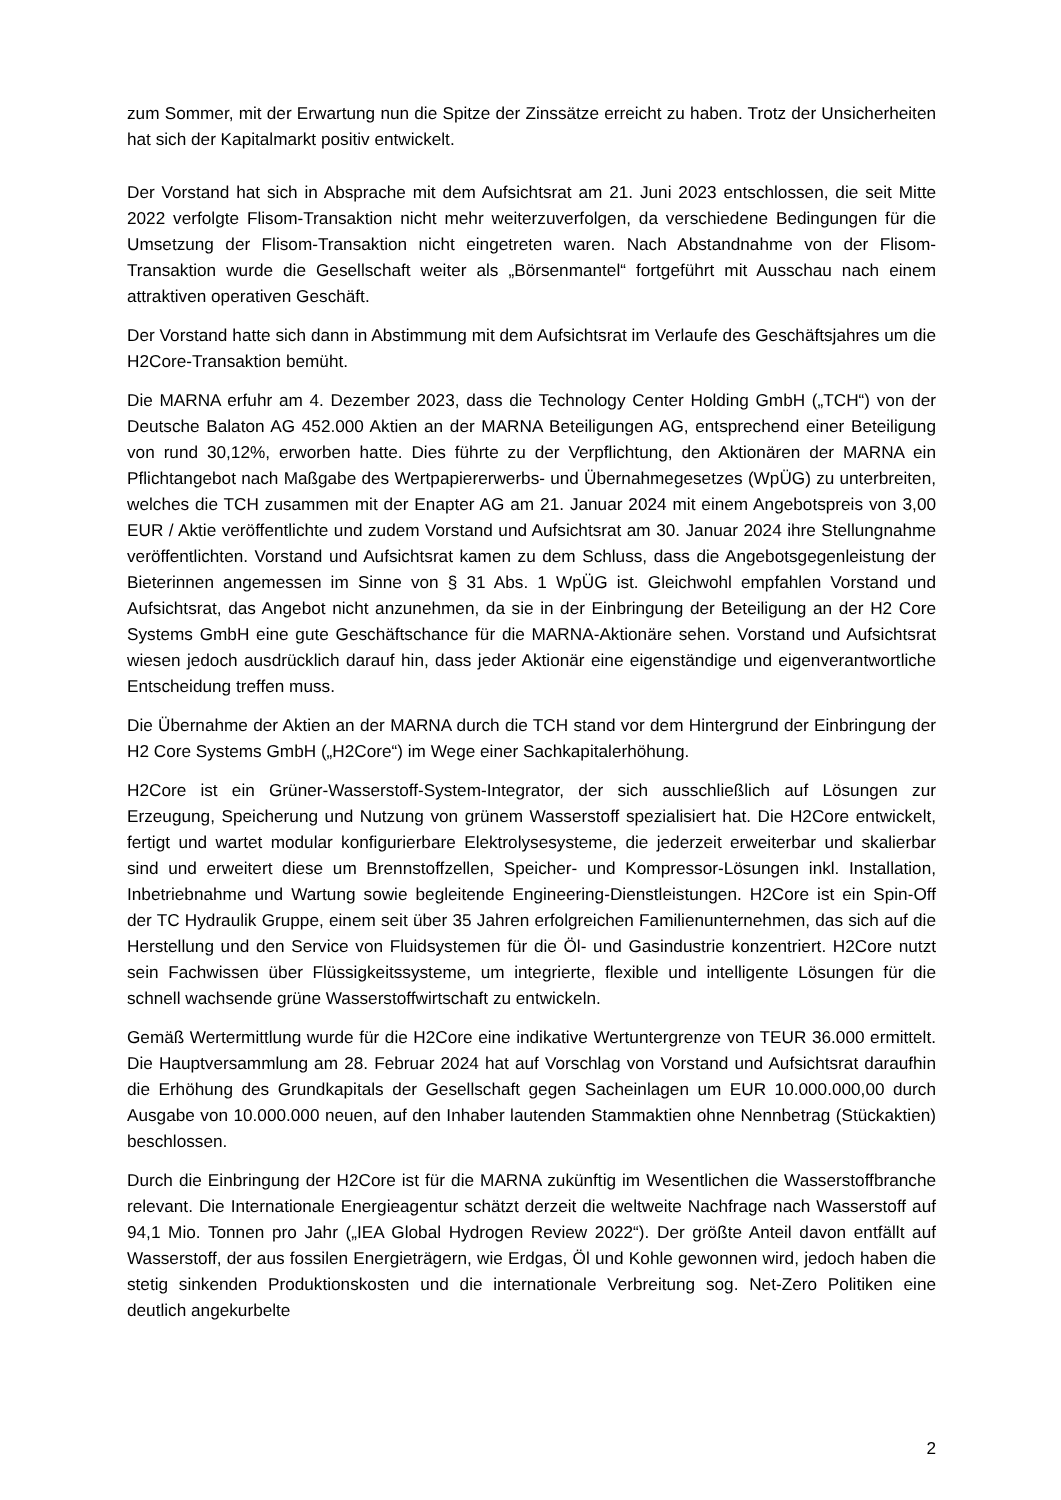zum Sommer, mit der Erwartung nun die Spitze der Zinssätze erreicht zu haben. Trotz der Unsicherheiten hat sich der Kapitalmarkt positiv entwickelt.
Der Vorstand hat sich in Absprache mit dem Aufsichtsrat am 21. Juni 2023 entschlossen, die seit Mitte 2022 verfolgte Flisom-Transaktion nicht mehr weiterzuverfolgen, da verschiedene Bedingungen für die Umsetzung der Flisom-Transaktion nicht eingetreten waren. Nach Abstandnahme von der Flisom-Transaktion wurde die Gesellschaft weiter als „Börsenmantel“ fortgeführt mit Ausschau nach einem attraktiven operativen Geschäft.
Der Vorstand hatte sich dann in Abstimmung mit dem Aufsichtsrat im Verlaufe des Geschäftsjahres um die H2Core-Transaktion bemüht.
Die MARNA erfuhr am 4. Dezember 2023, dass die Technology Center Holding GmbH („TCH“) von der Deutsche Balaton AG 452.000 Aktien an der MARNA Beteiligungen AG, entsprechend einer Beteiligung von rund 30,12%, erworben hatte. Dies führte zu der Verpflichtung, den Aktionären der MARNA ein Pflichtangebot nach Maßgabe des Wertpapiererwerbs- und Übernahmegesetzes (WpÜG) zu unterbreiten, welches die TCH zusammen mit der Enapter AG am 21. Januar 2024 mit einem Angebotspreis von 3,00 EUR / Aktie veröffentlichte und zudem Vorstand und Aufsichtsrat am 30. Januar 2024 ihre Stellungnahme veröffentlichten. Vorstand und Aufsichtsrat kamen zu dem Schluss, dass die Angebotsgegenleistung der Bieterinnen angemessen im Sinne von § 31 Abs. 1 WpÜG ist. Gleichwohl empfahlen Vorstand und Aufsichtsrat, das Angebot nicht anzunehmen, da sie in der Einbringung der Beteiligung an der H2 Core Systems GmbH eine gute Geschäftschance für die MARNA-Aktionäre sehen. Vorstand und Aufsichtsrat wiesen jedoch ausdrücklich darauf hin, dass jeder Aktionär eine eigenständige und eigenverantwortliche Entscheidung treffen muss.
Die Übernahme der Aktien an der MARNA durch die TCH stand vor dem Hintergrund der Einbringung der H2 Core Systems GmbH („H2Core“) im Wege einer Sachkapitalerhöhung.
H2Core ist ein Grüner-Wasserstoff-System-Integrator, der sich ausschließlich auf Lösungen zur Erzeugung, Speicherung und Nutzung von grünem Wasserstoff spezialisiert hat. Die H2Core entwickelt, fertigt und wartet modular konfigurierbare Elektrolysesysteme, die jederzeit erweiterbar und skalierbar sind und erweitert diese um Brennstoffzellen, Speicher- und Kompressor-Lösungen inkl. Installation, Inbetriebnahme und Wartung sowie begleitende Engineering-Dienstleistungen. H2Core ist ein Spin-Off der TC Hydraulik Gruppe, einem seit über 35 Jahren erfolgreichen Familienunternehmen, das sich auf die Herstellung und den Service von Fluidsystemen für die Öl- und Gasindustrie konzentriert. H2Core nutzt sein Fachwissen über Flüssigkeitssysteme, um integrierte, flexible und intelligente Lösungen für die schnell wachsende grüne Wasserstoffwirtschaft zu entwickeln.
Gemäß Wertermittlung wurde für die H2Core eine indikative Wertuntergrenze von TEUR 36.000 ermittelt. Die Hauptversammlung am 28. Februar 2024 hat auf Vorschlag von Vorstand und Aufsichtsrat daraufhin die Erhöhung des Grundkapitals der Gesellschaft gegen Sacheinlagen um EUR 10.000.000,00 durch Ausgabe von 10.000.000 neuen, auf den Inhaber lautenden Stammaktien ohne Nennbetrag (Stückaktien) beschlossen.
Durch die Einbringung der H2Core ist für die MARNA zukünftig im Wesentlichen die Wasserstoffbranche relevant. Die Internationale Energieagentur schätzt derzeit die weltweite Nachfrage nach Wasserstoff auf 94,1 Mio. Tonnen pro Jahr („IEA Global Hydrogen Review 2022“). Der größte Anteil davon entfällt auf Wasserstoff, der aus fossilen Energieträgern, wie Erdgas, Öl und Kohle gewonnen wird, jedoch haben die stetig sinkenden Produktionskosten und die internationale Verbreitung sog. Net-Zero Politiken eine deutlich angekurbelte
2